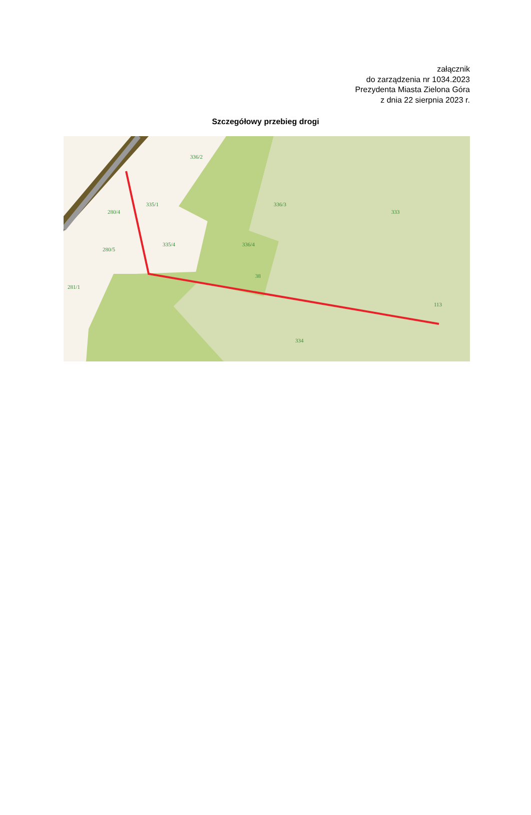załącznik
do zarządzenia nr 1034.2023
Prezydenta Miasta Zielona Góra
z dnia 22 sierpnia 2023 r.
Szczegółowy przebieg drogi
336/2
336/3
335/1
280/4
335/4
280/5
336/4
38
281/1
333
113
334